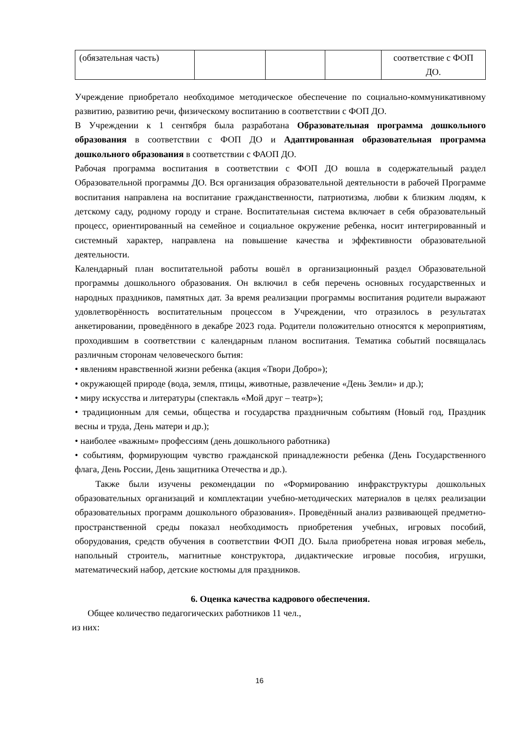| (обязательная часть) | | | | соответствие с ФОП ДО. |
Учреждение приобретало необходимое методическое обеспечение по социально-коммуникативному развитию, развитию речи, физическому воспитанию в соответствии с ФОП ДО.
В Учреждении к 1 сентября была разработана Образовательная программа дошкольного образования в соответствии с ФОП ДО и Адаптированная образовательная программа дошкольного образования в соответствии с ФАОП ДО.
Рабочая программа воспитания в соответствии с ФОП ДО вошла в содержательный раздел Образовательной программы ДО. Вся организация образовательной деятельности в рабочей Программе воспитания направлена на воспитание гражданственности, патриотизма, любви к близким людям, к детскому саду, родному городу и стране. Воспитательная система включает в себя образовательный процесс, ориентированный на семейное и социальное окружение ребенка, носит интегрированный и системный характер, направлена на повышение качества и эффективности образовательной деятельности.
Календарный план воспитательной работы вошёл в организационный раздел Образовательной программы дошкольного образования. Он включил в себя перечень основных государственных и народных праздников, памятных дат. За время реализации программы воспитания родители выражают удовлетворённость воспитательным процессом в Учреждении, что отразилось в результатах анкетировании, проведённого в декабре 2023 года. Родители положительно относятся к мероприятиям, проходившим в соответствии с календарным планом воспитания. Тематика событий посвящалась различным сторонам человеческого бытия:
• явлениям нравственной жизни ребенка (акция «Твори Добро»);
• окружающей природе (вода, земля, птицы, животные, развлечение «День Земли» и др.);
• миру искусства и литературы (спектакль «Мой друг – театр»);
• традиционным для семьи, общества и государства праздничным событиям (Новый год, Праздник весны и труда, День матери и др.);
• наиболее «важным» профессиям (день дошкольного работника)
• событиям, формирующим чувство гражданской принадлежности ребенка (День Государственного флага, День России, День защитника Отечества и др.).
Также были изучены рекомендации по «Формированию инфракструктуры дошкольных образовательных организаций и комплектации учебно-методических материалов в целях реализации образовательных программ дошкольного образования». Проведённый анализ развивающей предметно-пространственной среды показал необходимость приобретения учебных, игровых пособий, оборудования, средств обучения в соответствии ФОП ДО. Была приобретена новая игровая мебель, напольный строитель, магнитные конструктора, дидактические игровые пособия, игрушки, математический набор, детские костюмы для праздников.
6. Оценка качества кадрового обеспечения.
Общее количество педагогических работников 11 чел.,
из них:
16